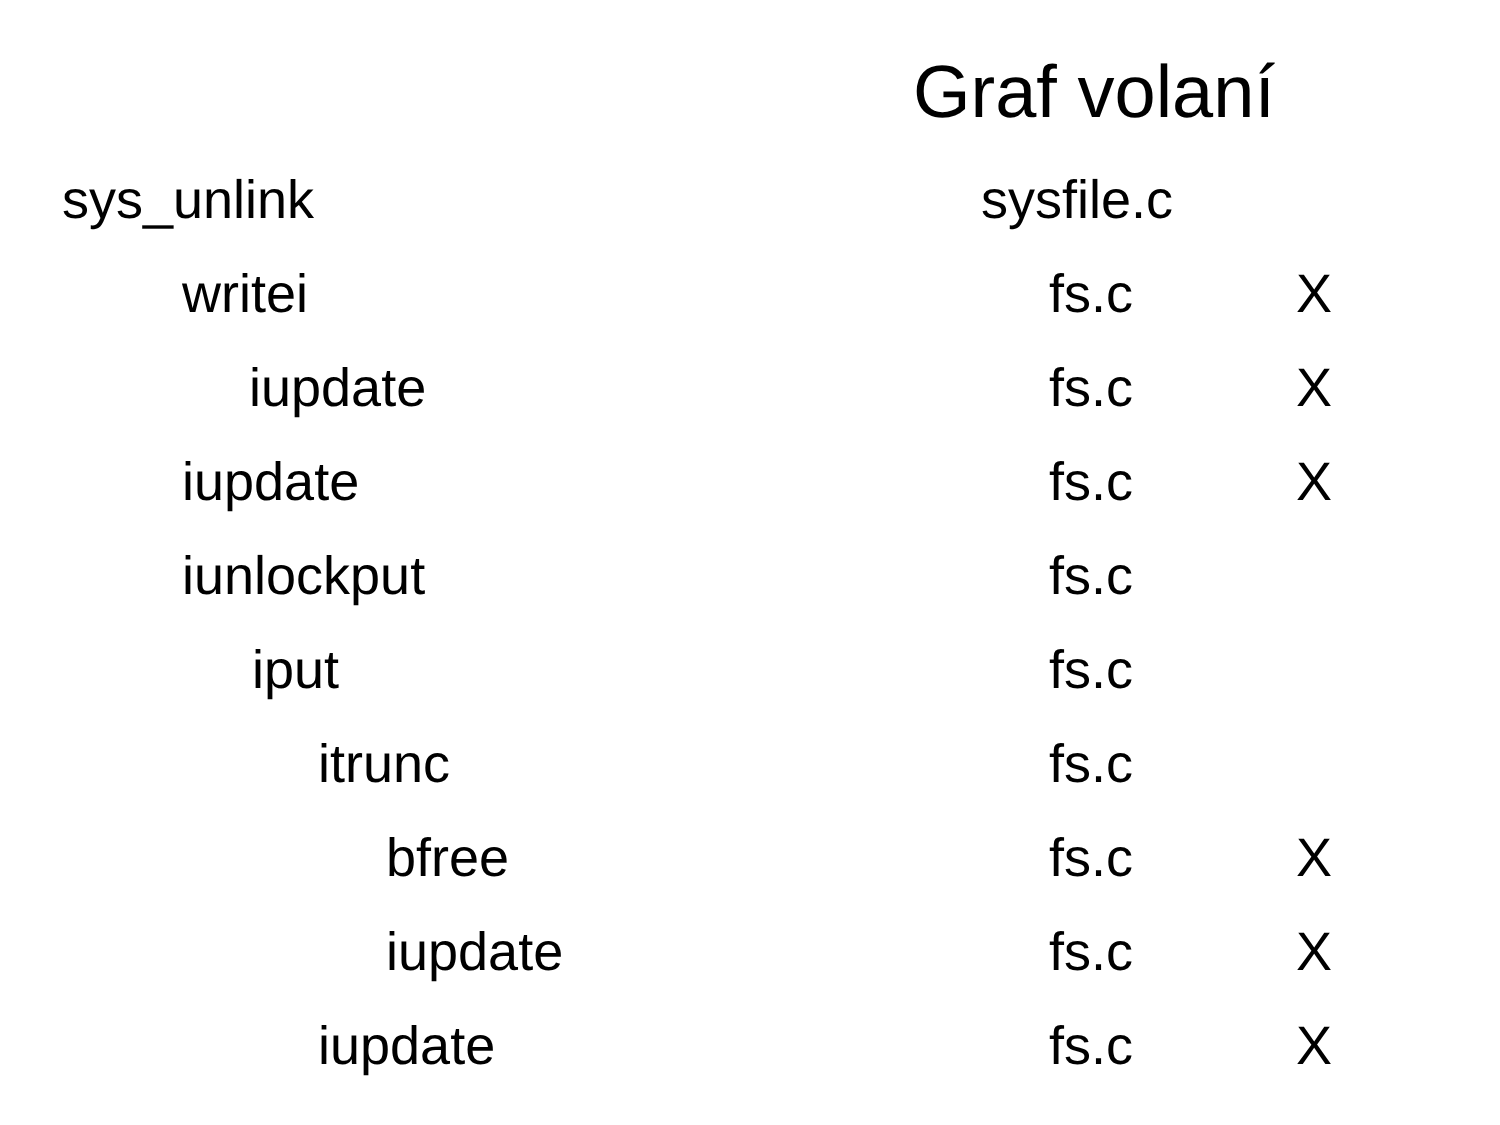Graf volaní
| sys_unlink | sysfile.c | |
| writei | fs.c | X |
| iupdate | fs.c | X |
| iupdate | fs.c | X |
| iunlockput | fs.c | |
| iput | fs.c | |
| itrunc | fs.c | |
| bfree | fs.c | X |
| iupdate | fs.c | X |
| iupdate | fs.c | X |